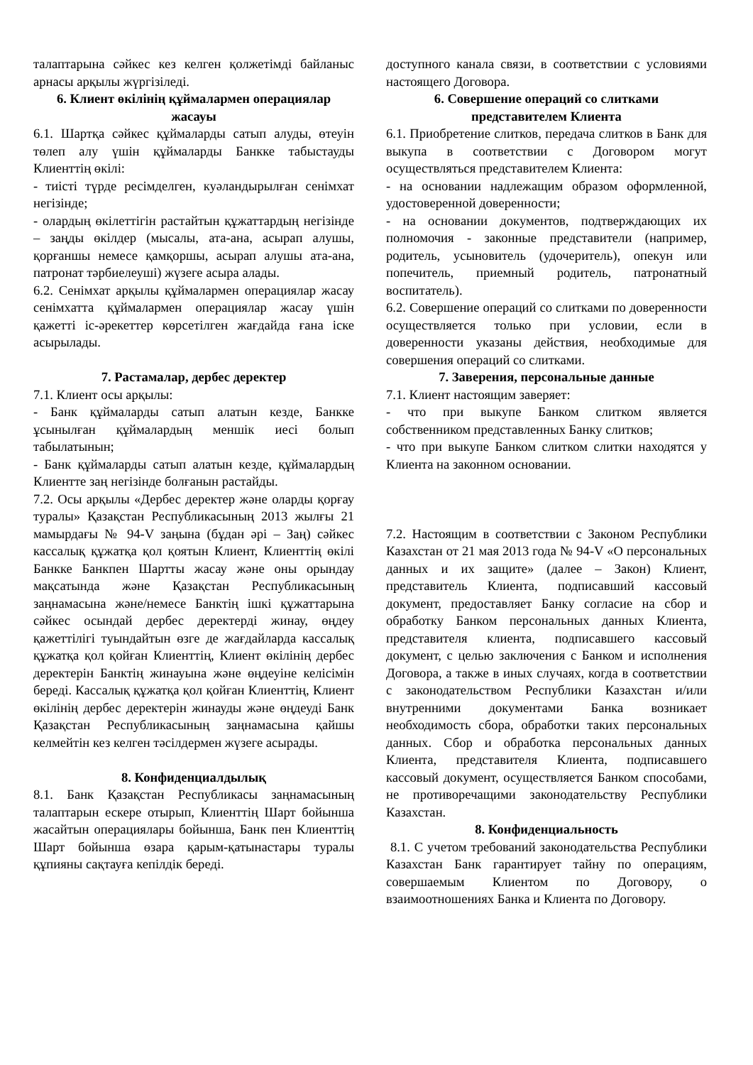талаптарына сәйкес кез келген қолжетімді байланыс арнасы арқылы жүргізіледі.
6. Клиент өкілінің құймалармен операциялар жасауы
6.1. Шартқа сәйкес құймаларды сатып алуды, өтеуін төлеп алу үшін құймаларды Банкке табыстауды Клиенттің өкілі:
- тиісті түрде ресімделген, куәландырылған сенімхат негізінде;
- олардың өкілеттігін растайтын құжаттардың негізінде – заңды өкілдер (мысалы, ата-ана, асырап алушы, қорғаншы немесе қамқоршы, асырап алушы ата-ана, патронат тәрбиелеуші) жүзеге асыра алады.
6.2. Сенімхат арқылы құймалармен операциялар жасау сенімхатта құймалармен операциялар жасау үшін қажетті іс-әрекеттер көрсетілген жағдайда ғана іске асырылады.
7. Растамалар, дербес деректер
7.1. Клиент осы арқылы:
- Банк құймаларды сатып алатын кезде, Банкке ұсынылған құймалардың меншік иесі болып табылатынын;
- Банк құймаларды сатып алатын кезде, құймалардың Клиентте заң негізінде болғанын растайды.
7.2. Осы арқылы «Дербес деректер және оларды қорғау туралы» Қазақстан Республикасының 2013 жылғы 21 мамырдағы № 94-V заңына (бұдан әрі – Заң) сәйкес кассалық құжатқа қол қоятын Клиент, Клиенттің өкілі Банкке Банкпен Шартты жасау және оны орындау мақсатында және Қазақстан Республикасының заңнамасына және/немесе Банктің ішкі құжаттарына сәйкес осындай дербес деректерді жинау, өңдеу қажеттілігі туындайтын өзге де жағдайларда кассалық құжатқа қол қойған Клиенттің, Клиент өкілінің дербес деректерін Банктің жинауына және өңдеуіне келісімін береді. Кассалық құжатқа қол қойған Клиенттің, Клиент өкілінің дербес деректерін жинауды және өңдеуді Банк Қазақстан Республикасының заңнамасына қайшы келмейтін кез келген тәсілдермен жүзеге асырады.
8. Конфиденциалдылық
8.1. Банк Қазақстан Республикасы заңнамасының талаптарын ескере отырып, Клиенттің Шарт бойынша жасайтын операциялары бойынша, Банк пен Клиенттің Шарт бойынша өзара қарым-қатынастары туралы құпияны сақтауға кепілдік береді.
доступного канала связи, в соответствии с условиями настоящего Договора.
6. Совершение операций со слитками представителем Клиента
6.1. Приобретение слитков, передача слитков в Банк для выкупа в соответствии с Договором могут осуществляться представителем Клиента:
- на основании надлежащим образом оформленной, удостоверенной доверенности;
- на основании документов, подтверждающих их полномочия - законные представители (например, родитель, усыновитель (удочеритель), опекун или попечитель, приемный родитель, патронатный воспитатель).
6.2. Совершение операций со слитками по доверенности осуществляется только при условии, если в доверенности указаны действия, необходимые для совершения операций со слитками.
7. Заверения, персональные данные
7.1. Клиент настоящим заверяет:
- что при выкупе Банком слитком является собственником представленных Банку слитков;
- что при выкупе Банком слитком слитки находятся у Клиента на законном основании.
7.2. Настоящим в соответствии с Законом Республики Казахстан от 21 мая 2013 года № 94-V «О персональных данных и их защите» (далее – Закон) Клиент, представитель Клиента, подписавший кассовый документ, предоставляет Банку согласие на сбор и обработку Банком персональных данных Клиента, представителя клиента, подписавшего кассовый документ, с целью заключения с Банком и исполнения Договора, а также в иных случаях, когда в соответствии с законодательством Республики Казахстан и/или внутренними документами Банка возникает необходимость сбора, обработки таких персональных данных. Сбор и обработка персональных данных Клиента, представителя Клиента, подписавшего кассовый документ, осуществляется Банком способами, не противоречащими законодательству Республики Казахстан.
8. Конфиденциальность
8.1. С учетом требований законодательства Республики Казахстан Банк гарантирует тайну по операциям, совершаемым Клиентом по Договору, о взаимоотношениях Банка и Клиента по Договору.